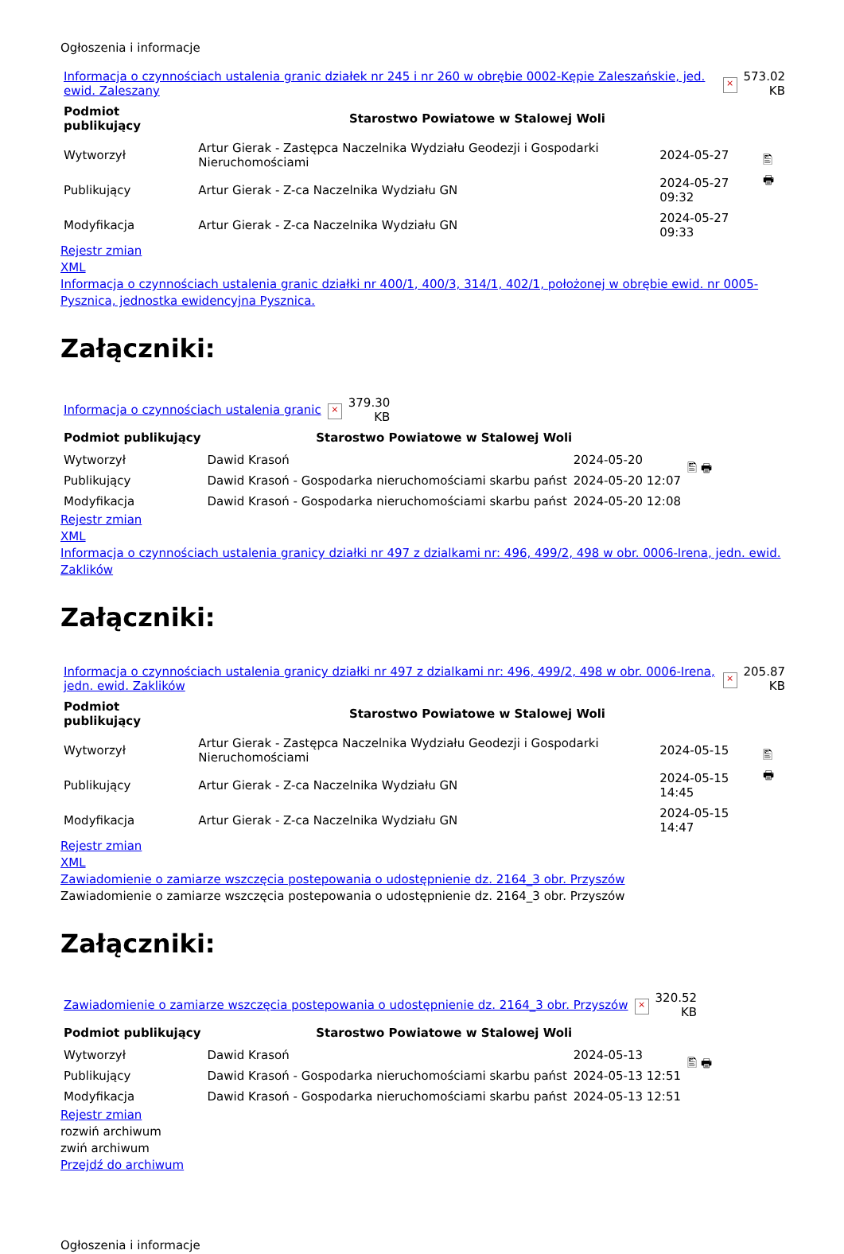Ogłoszenia i informacje
| Informacja o czynnościach ustalenia granic działek nr 245 i nr 260 w obrębie 0002-Kępie Zaleszańskie, jed. ewid. Zaleszany | × | 573.02 KB |
| Podmiot publikujący | Starostwo Powiatowe w Stalowej Woli | | 🖺 🖶 |
| Wytworzył | Artur Gierak - Zastępca Naczelnika Wydziału Geodezji i Gospodarki Nieruchomościami | 2024-05-27 | |
| Publikujący | Artur Gierak - Z-ca Naczelnika Wydziału GN | 2024-05-27 09:32 | |
| Modyfikacja | Artur Gierak - Z-ca Naczelnika Wydziału GN | 2024-05-27 09:33 | |
Rejestr zmian
XML
Informacja o czynnościach ustalenia granic działki nr 400/1, 400/3, 314/1, 402/1, położonej w obrębie ewid. nr 0005-Pysznica, jednostka ewidencyjna Pysznica.
Załączniki:
| Informacja o czynnościach ustalenia granic | × | 379.30 KB |
| Podmiot publikujący | Starostwo Powiatowe w Stalowej Woli | | 🖺 🖶 |
| Wytworzył | Dawid Krasoń | 2024-05-20 | |
| Publikujący | Dawid Krasoń - Gospodarka nieruchomościami skarbu państ | 2024-05-20 12:07 | |
| Modyfikacja | Dawid Krasoń - Gospodarka nieruchomościami skarbu państ | 2024-05-20 12:08 | |
Rejestr zmian
XML
Informacja o czynnościach ustalenia granicy działki nr 497 z dzialkami nr: 496, 499/2, 498 w obr. 0006-Irena, jedn. ewid. Zaklików
Załączniki:
| Informacja o czynnościach ustalenia granicy działki nr 497 z dzialkami nr: 496, 499/2, 498 w obr. 0006-Irena, jedn. ewid. Zaklików | × | 205.87 KB |
| Podmiot publikujący | Starostwo Powiatowe w Stalowej Woli | | 🖺 🖶 |
| Wytworzył | Artur Gierak - Zastępca Naczelnika Wydziału Geodezji i Gospodarki Nieruchomościami | 2024-05-15 | |
| Publikujący | Artur Gierak - Z-ca Naczelnika Wydziału GN | 2024-05-15 14:45 | |
| Modyfikacja | Artur Gierak - Z-ca Naczelnika Wydziału GN | 2024-05-15 14:47 | |
Rejestr zmian
XML
Zawiadomienie o zamiarze wszczęcia postepowania o udostępnienie dz. 2164_3 obr. Przyszów
Zawiadomienie o zamiarze wszczęcia postepowania o udostępnienie dz. 2164_3 obr. Przyszów
Załączniki:
| Zawiadomienie o zamiarze wszczęcia postepowania o udostępnienie dz. 2164_3 obr. Przyszów | × | 320.52 KB |
| Podmiot publikujący | Starostwo Powiatowe w Stalowej Woli | | 🖺 🖶 |
| Wytworzył | Dawid Krasoń | 2024-05-13 | |
| Publikujący | Dawid Krasoń - Gospodarka nieruchomościami skarbu państ | 2024-05-13 12:51 | |
| Modyfikacja | Dawid Krasoń - Gospodarka nieruchomościami skarbu państ | 2024-05-13 12:51 | |
Rejestr zmian
rozwiń archiwum
zwiń archiwum
Przejdź do archiwum
Ogłoszenia i informacje